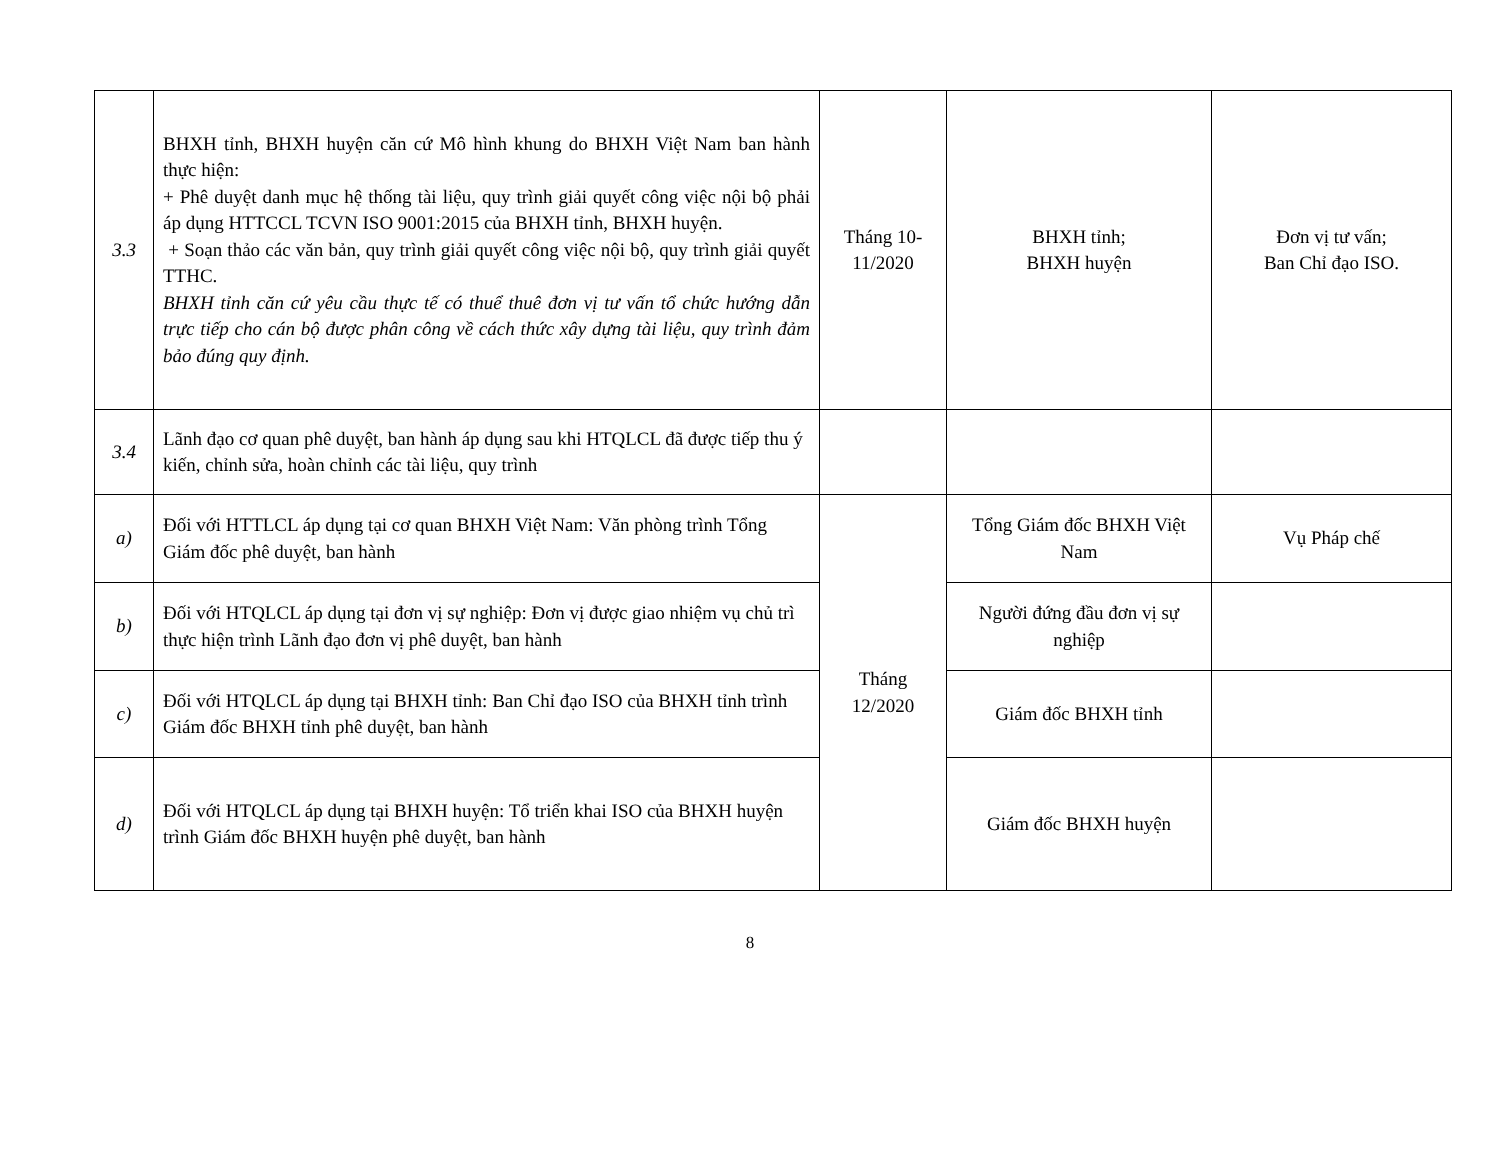| 3.3 | BHXH tỉnh, BHXH huyện căn cứ Mô hình khung do BHXH Việt Nam ban hành thực hiện: + Phê duyệt danh mục hệ thống tài liệu, quy trình giải quyết công việc nội bộ phải áp dụng HTTCCL TCVN ISO 9001:2015 của BHXH tỉnh, BHXH huyện. + Soạn thảo các văn bản, quy trình giải quyết công việc nội bộ, quy trình giải quyết TTHC. BHXH tỉnh căn cứ yêu cầu thực tế có thuể thuê đơn vị tư vấn tổ chức hướng dẫn trực tiếp cho cán bộ được phân công về cách thức xây dựng tài liệu, quy trình đảm bảo đúng quy định. | Tháng 10-11/2020 | BHXH tỉnh; BHXH huyện | Đơn vị tư vấn; Ban Chỉ đạo ISO. |
| 3.4 | Lãnh đạo cơ quan phê duyệt, ban hành áp dụng sau khi HTQLCL đã được tiếp thu ý kiến, chỉnh sửa, hoàn chỉnh các tài liệu, quy trình | | | |
| a) | Đối với HTTLCL áp dụng tại cơ quan BHXH Việt Nam: Văn phòng trình Tổng Giám đốc phê duyệt, ban hành | Tháng 12/2020 | Tổng Giám đốc BHXH Việt Nam | Vụ Pháp chế |
| b) | Đối với HTQLCL áp dụng tại đơn vị sự nghiệp: Đơn vị được giao nhiệm vụ chủ trì thực hiện trình Lãnh đạo đơn vị phê duyệt, ban hành | | Người đứng đầu đơn vị sự nghiệp | |
| c) | Đối với HTQLCL áp dụng tại BHXH tỉnh: Ban Chỉ đạo ISO của BHXH tỉnh trình Giám đốc BHXH tỉnh phê duyệt, ban hành | | Giám đốc BHXH tỉnh | |
| d) | Đối với HTQLCL áp dụng tại BHXH huyện: Tổ triển khai ISO của BHXH huyện trình Giám đốc BHXH huyện phê duyệt, ban hành | | Giám đốc BHXH huyện | |
8